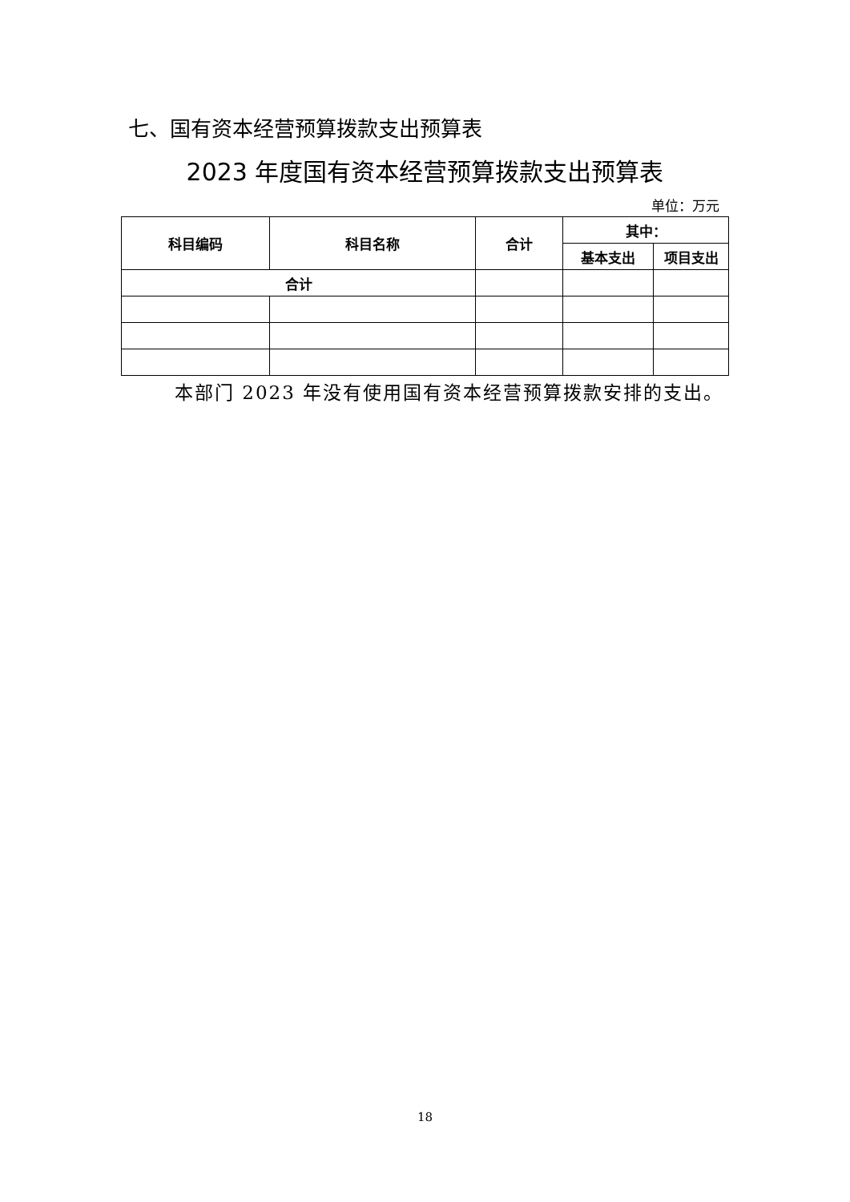七、国有资本经营预算拨款支出预算表
2023 年度国有资本经营预算拨款支出预算表
单位：万元
| 科目编码 | 科目名称 | 合计 | 其中： | |
| --- | --- | --- | --- | --- |
| | | | 基本支出 | 项目支出 |
| 合计 | | | | |
本部门 2023 年没有使用国有资本经营预算拨款安排的支出。
18